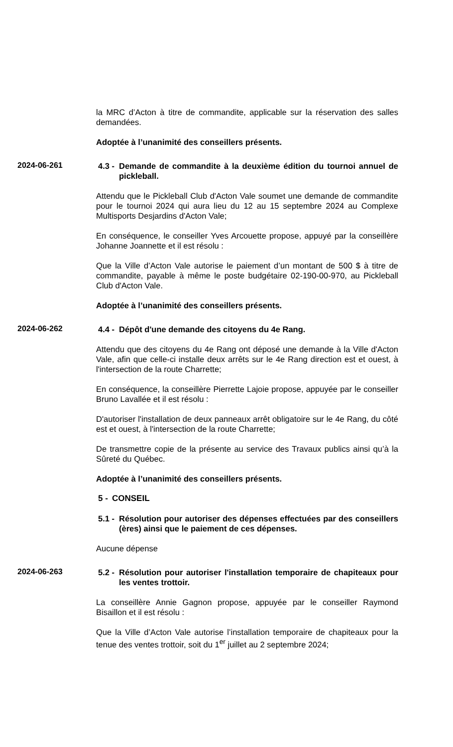la MRC d’Acton à titre de commandite, applicable sur la réservation des salles demandées.
Adoptée à l’unanimité des conseillers présents.
2024-06-261
4.3 - Demande de commandite à la deuxième édition du tournoi annuel de pickleball.
Attendu que le Pickleball Club d'Acton Vale soumet une demande de commandite pour le tournoi 2024 qui aura lieu du 12 au 15 septembre 2024 au Complexe Multisports Desjardins d'Acton Vale;
En conséquence, le conseiller Yves Arcouette propose, appuyé par la conseillère Johanne Joannette et il est résolu :
Que la Ville d’Acton Vale autorise le paiement d’un montant de 500 $ à titre de commandite, payable à même le poste budgétaire 02-190-00-970, au Pickleball Club d'Acton Vale.
Adoptée à l’unanimité des conseillers présents.
2024-06-262
4.4 - Dépôt d'une demande des citoyens du 4e Rang.
Attendu que des citoyens du 4e Rang ont déposé une demande à la Ville d'Acton Vale, afin que celle-ci installe deux arrêts sur le 4e Rang direction est et ouest, à l'intersection de la route Charrette;
En conséquence, la conseillère Pierrette Lajoie propose, appuyée par le conseiller Bruno Lavallée et il est résolu :
D'autoriser l'installation de deux panneaux arrêt obligatoire sur le 4e Rang, du côté est et ouest, à l'intersection de la route Charrette;
De transmettre copie de la présente au service des Travaux publics ainsi qu’à la Sûreté du Québec.
Adoptée à l’unanimité des conseillers présents.
5 - CONSEIL
5.1 - Résolution pour autoriser des dépenses effectuées par des conseillers (ères) ainsi que le paiement de ces dépenses.
Aucune dépense
2024-06-263
5.2 - Résolution pour autoriser l'installation temporaire de chapiteaux pour les ventes trottoir.
La conseillère Annie Gagnon propose, appuyée par le conseiller Raymond Bisaillon et il est résolu :
Que la Ville d’Acton Vale autorise l’installation temporaire de chapiteaux pour la tenue des ventes trottoir, soit du 1<sup>er</sup> juillet au 2 septembre 2024;